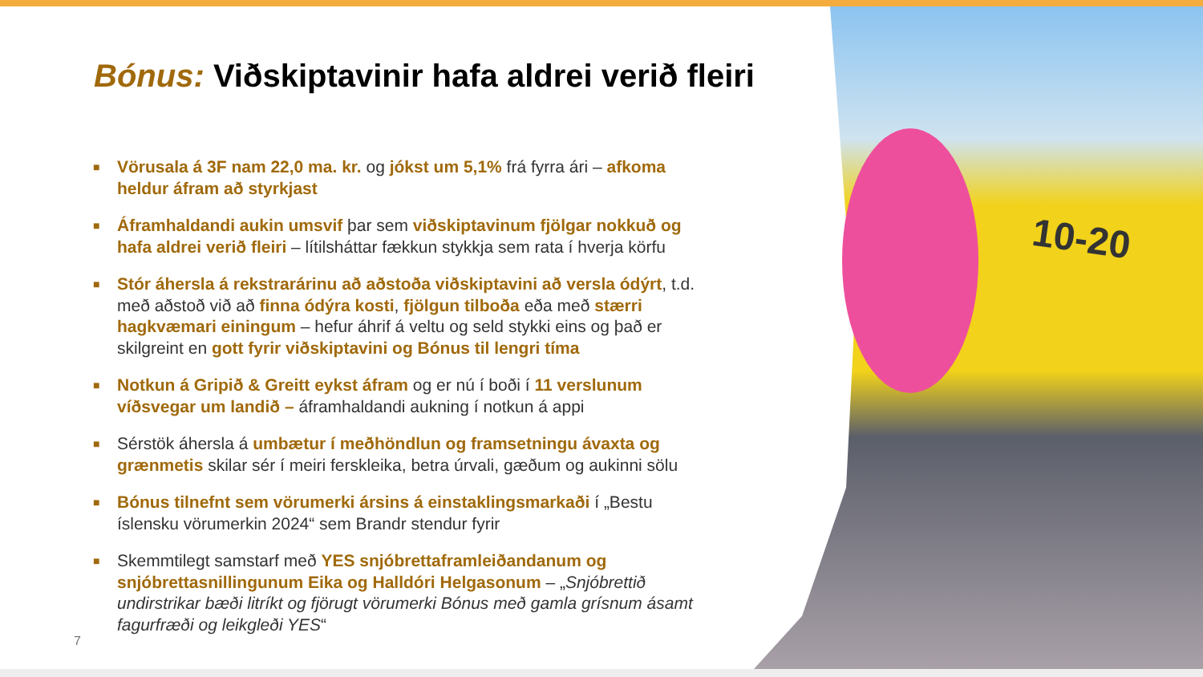10-20
Bónus: Viðskiptavinir hafa aldrei verið fleiri
■ Vörusala á 3F nam 22,0 ma. kr. og jókst um 5,1% frá fyrra ári – afkoma heldur áfram að styrkjast
■ Áframhaldandi aukin umsvif þar sem viðskiptavinum fjölgar nokkuð og hafa aldrei verið fleiri – lítilsháttar fækkun stykkja sem rata í hverja körfu
■ Stór áhersla á rekstrarárinu að aðstoða viðskiptavini að versla ódýrt, t.d. með aðstoð við að finna ódýra kosti, fjölgun tilboða eða með stærri hagkvæmari einingum – hefur áhrif á veltu og seld stykki eins og það er skilgreint en gott fyrir viðskiptavini og Bónus til lengri tíma
■ Notkun á Gripið & Greitt eykst áfram og er nú í boði í 11 verslunum víðsvegar um landið – áframhaldandi aukning í notkun á appi
■ Sérstök áhersla á umbætur í meðhöndlun og framsetningu ávaxta og grænmetis skilar sér í meiri ferskleika, betra úrvali, gæðum og aukinni sölu
■ Bónus tilnefnt sem vörumerki ársins á einstaklingsmarkaði í „Bestu íslensku vörumerkin 2024“ sem Brandr stendur fyrir
■ Skemmtilegt samstarf með YES snjóbrettaframleiðandanum og snjóbrettasnillingunum Eika og Halldóri Helgasonum – „Snjóbrettið undirstrikar bæði litríkt og fjörugt vörumerki Bónus með gamla grísnum ásamt fagurfræði og leikgleði YES“
7